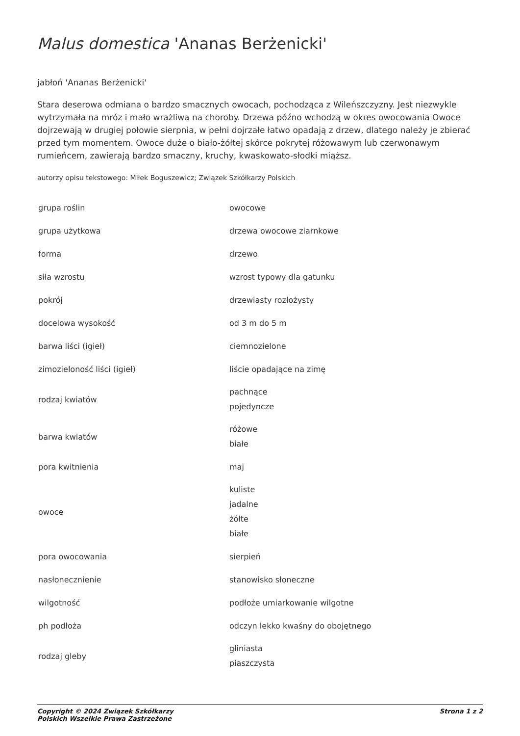Malus domestica 'Ananas Berżenicki'
jabłoń 'Ananas Berżenicki'
Stara deserowa odmiana o bardzo smacznych owocach, pochodząca z Wileńszczyzny. Jest niezwykle wytrzymała na mróz i mało wrażliwa na choroby. Drzewa późno wchodzą w okres owocowania Owoce dojrzewają w drugiej połowie sierpnia, w pełni dojrzałe łatwo opadają z drzew, dlatego należy je zbierać przed tym momentem. Owoce duże o biało-żółtej skórce pokrytej różowawym lub czerwonawym rumieńcem, zawierają bardzo smaczny, kruchy, kwaskowato-słodki miąższ.
autorzy opisu tekstowego: Miłek Boguszewicz; Związek Szkółkarzy Polskich
| grupa roślin | owocowe |
| grupa użytkowa | drzewa owocowe ziarnkowe |
| forma | drzewo |
| siła wzrostu | wzrost typowy dla gatunku |
| pokrój | drzewiasty rozłożysty |
| docelowa wysokość | od 3 m do 5 m |
| barwa liści (igieł) | ciemnozielone |
| zimozieloność liści (igieł) | liście opadające na zimę |
| rodzaj kwiatów | pachnące pojedyncze |
| barwa kwiatów | różowe białe |
| pora kwitnienia | maj |
| owoce | kuliste jadalne żółte białe |
| pora owocowania | sierpień |
| nasłonecznienie | stanowisko słoneczne |
| wilgotność | podłoże umiarkowanie wilgotne |
| ph podłoża | odczyn lekko kwaśny do obojętnego |
| rodzaj gleby | gliniasta piaszczysta |
Copyright © 2024 Związek Szkółkarzy
Polskich Wszelkie Prawa Zastrzeżone
Strona 1 z 2